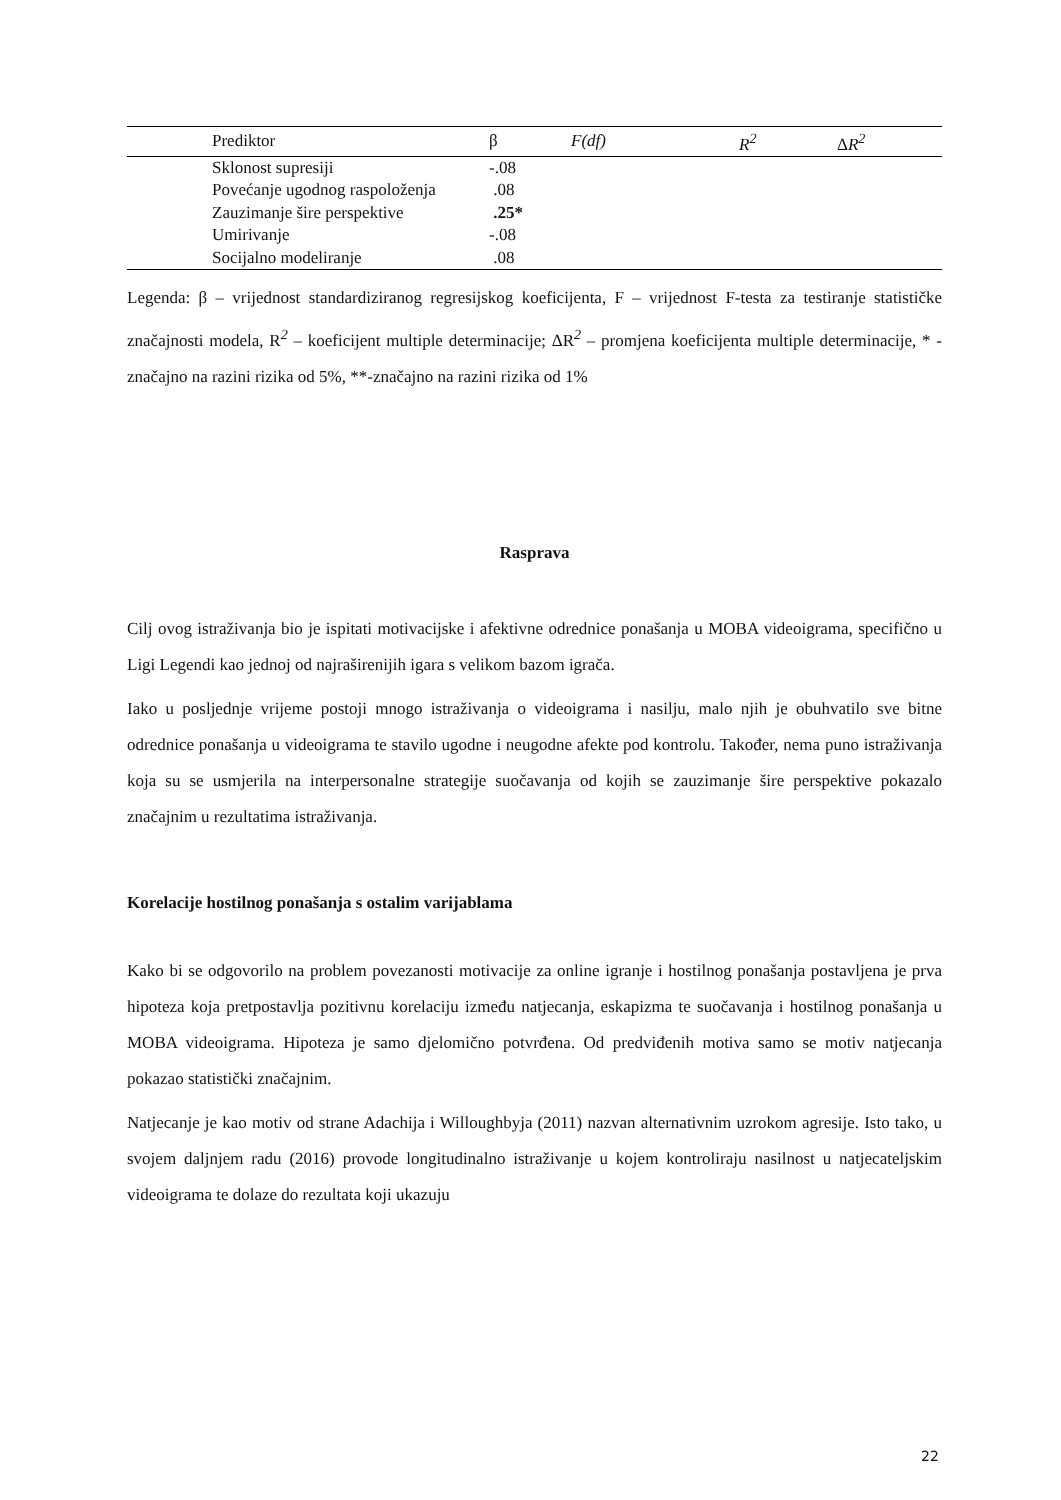| | Prediktor | β | F(df) | R<sup>2</sup> | Δ R<sup>2</sup> |
| --- | --- | --- | --- | --- | --- |
| | Sklonost supresiji | -.08 | | | |
| | Povećanje ugodnog raspoloženja | .08 | | | |
| | Zauzimanje šire perspektive | .25* | | | |
| | Umirivanje | -.08 | | | |
| | Socijalno modeliranje | .08 | | | |
Legenda: β – vrijednost standardiziranog regresijskog koeficijenta, F – vrijednost F-testa za testiranje statističke značajnosti modela, R<sup>2</sup> – koeficijent multiple determinacije; ΔR<sup>2</sup> – promjena koeficijenta multiple determinacije, * - značajno na razini rizika od 5%, **-značajno na razini rizika od 1%
Rasprava
Cilj ovog istraživanja bio je ispitati motivacijske i afektivne odrednice ponašanja u MOBA videoigrama, specifično u Ligi Legendi kao jednoj od najraširenijih igara s velikom bazom igrača.
Iako u posljednje vrijeme postoji mnogo istraživanja o videoigrama i nasilju, malo njih je obuhvatilo sve bitne odrednice ponašanja u videoigrama te stavilo ugodne i neugodne afekte pod kontrolu. Također, nema puno istraživanja koja su se usmjerila na interpersonalne strategije suočavanja od kojih se zauzimanje šire perspektive pokazalo značajnim u rezultatima istraživanja.
Korelacije hostilnog ponašanja s ostalim varijablama
Kako bi se odgovorilo na problem povezanosti motivacije za online igranje i hostilnog ponašanja postavljena je prva hipoteza koja pretpostavlja pozitivnu korelaciju između natjecanja, eskapizma te suočavanja i hostilnog ponašanja u MOBA videoigrama. Hipoteza je samo djelomično potvrđena. Od predviđenih motiva samo se motiv natjecanja pokazao statistički značajnim.
Natjecanje je kao motiv od strane Adachija i Willoughbyja (2011) nazvan alternativnim uzrokom agresije. Isto tako, u svojem daljnjem radu (2016) provode longitudinalno istraživanje u kojem kontroliraju nasilnost u natjecateljskim videoigrama te dolaze do rezultata koji ukazuju
22